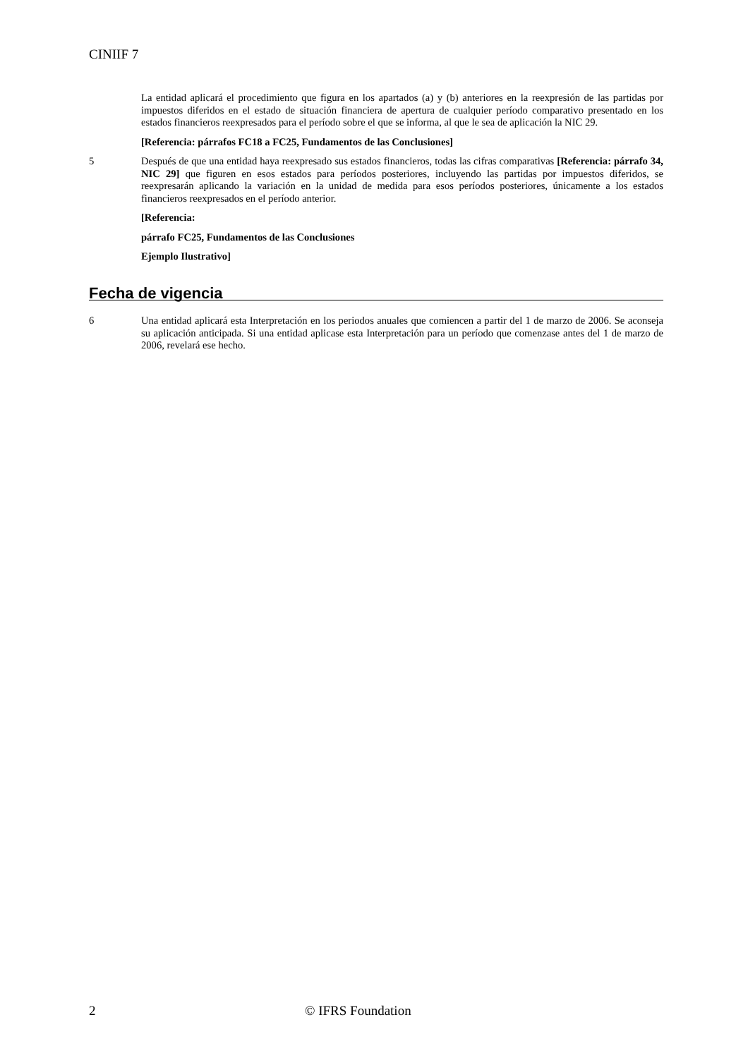CINIIF 7
La entidad aplicará el procedimiento que figura en los apartados (a) y (b) anteriores en la reexpresión de las partidas por impuestos diferidos en el estado de situación financiera de apertura de cualquier período comparativo presentado en los estados financieros reexpresados para el período sobre el que se informa, al que le sea de aplicación la NIC 29.
[Referencia: párrafos FC18 a FC25, Fundamentos de las Conclusiones]
5 Después de que una entidad haya reexpresado sus estados financieros, todas las cifras comparativas [Referencia: párrafo 34, NIC 29] que figuren en esos estados para períodos posteriores, incluyendo las partidas por impuestos diferidos, se reexpresarán aplicando la variación en la unidad de medida para esos períodos posteriores, únicamente a los estados financieros reexpresados en el período anterior.
[Referencia:
párrafo FC25, Fundamentos de las Conclusiones
Ejemplo Ilustrativo]
Fecha de vigencia
6 Una entidad aplicará esta Interpretación en los periodos anuales que comiencen a partir del 1 de marzo de 2006. Se aconseja su aplicación anticipada. Si una entidad aplicase esta Interpretación para un período que comenzase antes del 1 de marzo de 2006, revelará ese hecho.
2 © IFRS Foundation